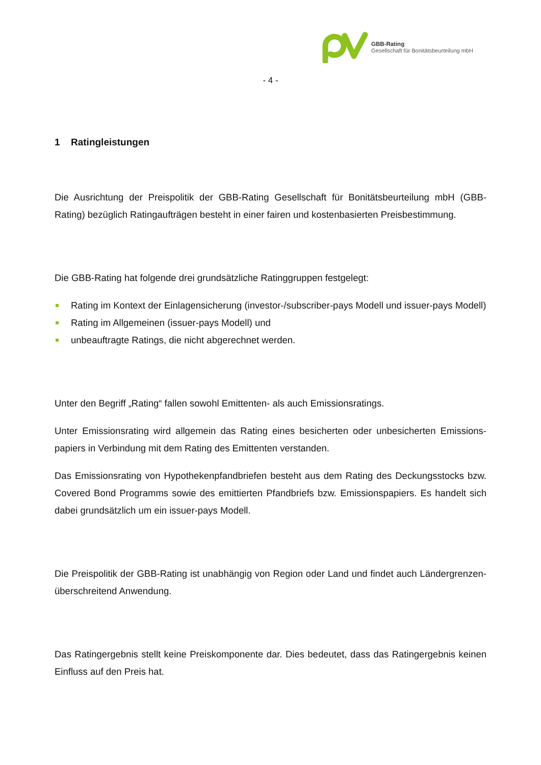GBB-Rating
Gesellschaft für Bonitätsbeurteilung mbH
- 4 -
1 Ratingleistungen
Die Ausrichtung der Preispolitik der GBB-Rating Gesellschaft für Bonitätsbeurteilung mbH (GBB-Rating) bezüglich Ratingaufträgen besteht in einer fairen und kostenbasierten Preisbestimmung.
Die GBB-Rating hat folgende drei grundsätzliche Ratinggruppen festgelegt:
Rating im Kontext der Einlagensicherung (investor-/subscriber-pays Modell und issuer-pays Modell)
Rating im Allgemeinen (issuer-pays Modell) und
unbeauftragte Ratings, die nicht abgerechnet werden.
Unter den Begriff „Rating“ fallen sowohl Emittenten- als auch Emissionsratings.
Unter Emissionsrating wird allgemein das Rating eines besicherten oder unbesicherten Emissions-papiers in Verbindung mit dem Rating des Emittenten verstanden.
Das Emissionsrating von Hypothekenpfandbriefen besteht aus dem Rating des Deckungsstocks bzw. Covered Bond Programms sowie des emittierten Pfandbriefs bzw. Emissionspapiers. Es handelt sich dabei grundsätzlich um ein issuer-pays Modell.
Die Preispolitik der GBB-Rating ist unabhängig von Region oder Land und findet auch Ländergrenzen-überschreitend Anwendung.
Das Ratingergebnis stellt keine Preiskomponente dar. Dies bedeutet, dass das Ratingergebnis keinen Einfluss auf den Preis hat.